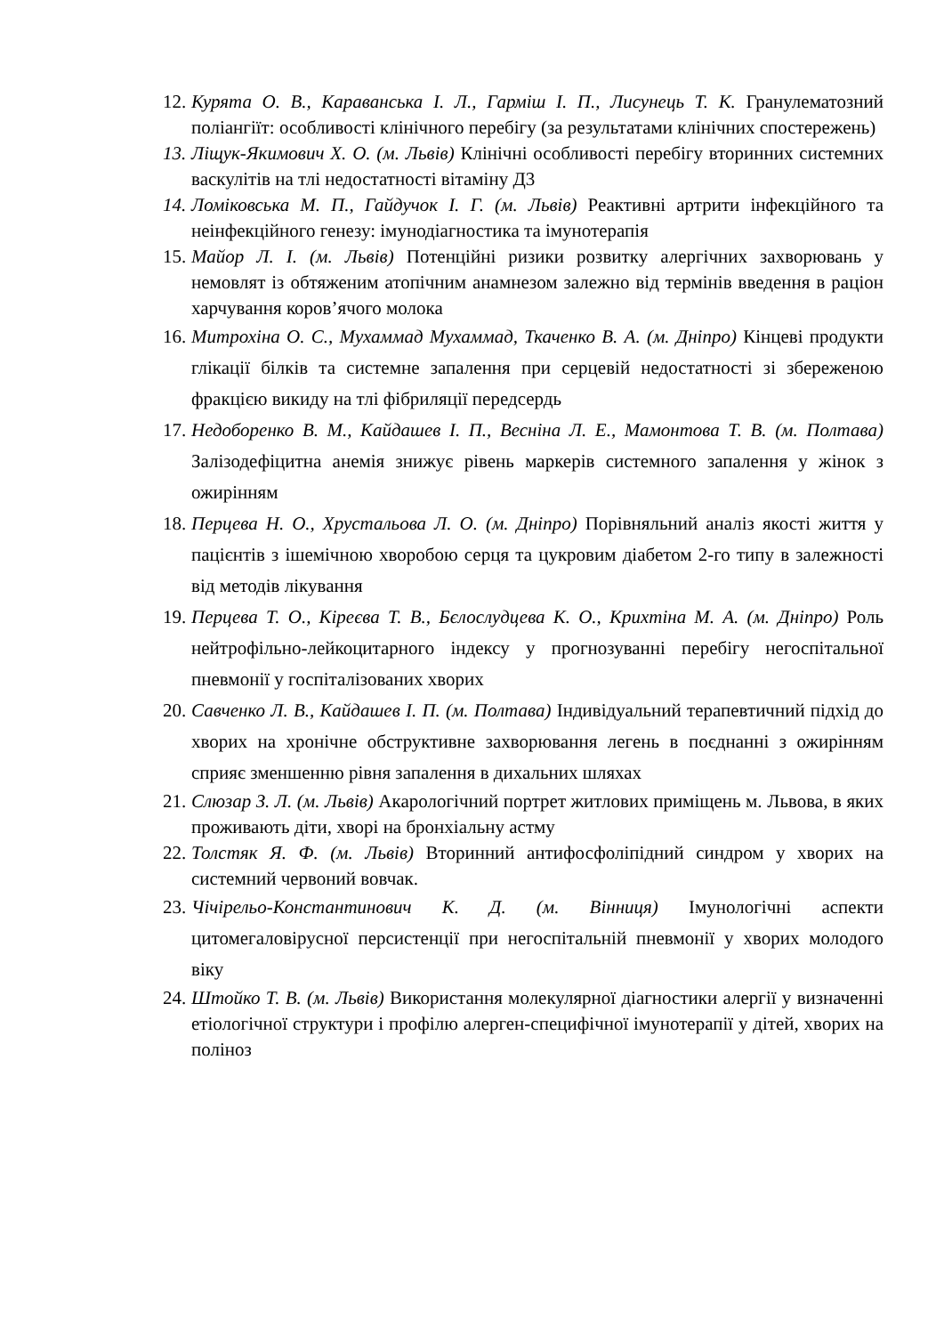12. Курята О. В., Караванська І. Л., Гарміш І. П., Лисунець Т. К. Гранулематозний поліангіїт: особливості клінічного перебігу (за результатами клінічних спостережень)
13. Ліщук-Якимович Х. О. (м. Львів) Клінічні особливості перебігу вторинних системних васкулітів на тлі недостатності вітаміну Д3
14. Ломіковська М. П., Гайдучок І. Г. (м. Львів) Реактивні артрити інфекційного та неінфекційного генезу: імунодіагностика та імунотерапія
15. Майор Л. І. (м. Львів) Потенційні ризики розвитку алергічних захворювань у немовлят із обтяженим атопічним анамнезом залежно від термінів введення в раціон харчування коров’ячого молока
16. Митрохіна О. С., Мухаммад Мухаммад, Ткаченко В. А. (м. Дніпро) Кінцеві продукти глікації білків та системне запалення при серцевій недостатності зі збереженою фракцією викиду на тлі фібриляції передсердь
17. Недоборенко В. М., Кайдашев І. П., Весніна Л. Е., Мамонтова Т. В. (м. Полтава) Залізодефіцитна анемія знижує рівень маркерів системного запалення у жінок з ожирінням
18. Перцева Н. О., Хрустальова Л. О. (м. Дніпро) Порівняльний аналіз якості життя у пацієнтів з ішемічною хворобою серця та цукровим діабетом 2-го типу в залежності від методів лікування
19. Перцева Т. О., Кіреєва Т. В., Бєлослудцева К. О., Крихтіна М. А. (м. Дніпро) Роль нейтрофільно-лейкоцитарного індексу у прогнозуванні перебігу негоспітальної пневмонії у госпіталізованих хворих
20. Савченко Л. В., Кайдашев І. П. (м. Полтава) Індивідуальний терапевтичний підхід до хворих на хронічне обструктивне захворювання легень в поєднанні з ожирінням сприяє зменшенню рівня запалення в дихальних шляхах
21. Слюзар З. Л. (м. Львів) Акарологічний портрет житлових приміщень м. Львова, в яких проживають діти, хворі на бронхіальну астму
22. Толстяк Я. Ф. (м. Львів) Вторинний антифосфоліпідний синдром у хворих на системний червоний вовчак.
23. Чічірельо-Константинович К. Д. (м. Вінниця) Імунологічні аспекти цитомегаловірусної персистенції при негоспітальній пневмонії у хворих молодого віку
24. Штойко Т. В. (м. Львів) Використання молекулярної діагностики алергії у визначенні етіологічної структури і профілю алерген-специфічної імунотерапії у дітей, хворих на поліноз